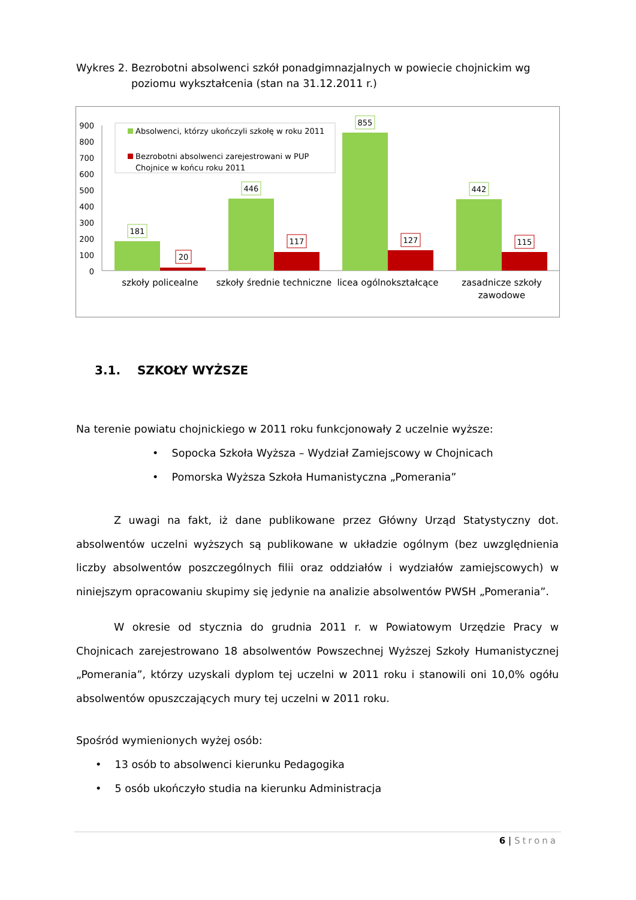Wykres 2. Bezrobotni absolwenci szkół ponadgimnazjalnych w powiecie chojnickim wg
poziomu wykształcenia (stan na 31.12.2011 r.)
900
800
700
600
500
400
300
200
100
0
181
20
446
117
855
127
442
115
szkoły policealne
szkoły średnie techniczne
licea ogólnokształcące
zasadnicze szkoły
zawodowe
Absolwenci, którzy ukończyli szkołę w roku 2011
Bezrobotni absolwenci zarejestrowani w PUP
Chojnice w końcu roku 2011
3.1. SZKOŁY WYŻSZE
Na terenie powiatu chojnickiego w 2011 roku funkcjonowały 2 uczelnie wyższe:
• Sopocka Szkoła Wyższa – Wydział Zamiejscowy w Chojnicach
• Pomorska Wyższa Szkoła Humanistyczna „Pomerania”
Z uwagi na fakt, iż dane publikowane przez Główny Urząd Statystyczny dot. absolwentów uczelni wyższych są publikowane w układzie ogólnym (bez uwzględnienia liczby absolwentów poszczególnych filii oraz oddziałów i wydziałów zamiejscowych) w niniejszym opracowaniu skupimy się jedynie na analizie absolwentów PWSH „Pomerania”.
W okresie od stycznia do grudnia 2011 r. w Powiatowym Urzędzie Pracy w Chojnicach zarejestrowano 18 absolwentów Powszechnej Wyższej Szkoły Humanistycznej „Pomerania”, którzy uzyskali dyplom tej uczelni w 2011 roku i stanowili oni 10,0% ogółu absolwentów opuszczających mury tej uczelni w 2011 roku.
Spośród wymienionych wyżej osób:
• 13 osób to absolwenci kierunku Pedagogika
• 5 osób ukończyło studia na kierunku Administracja
6 | Strona